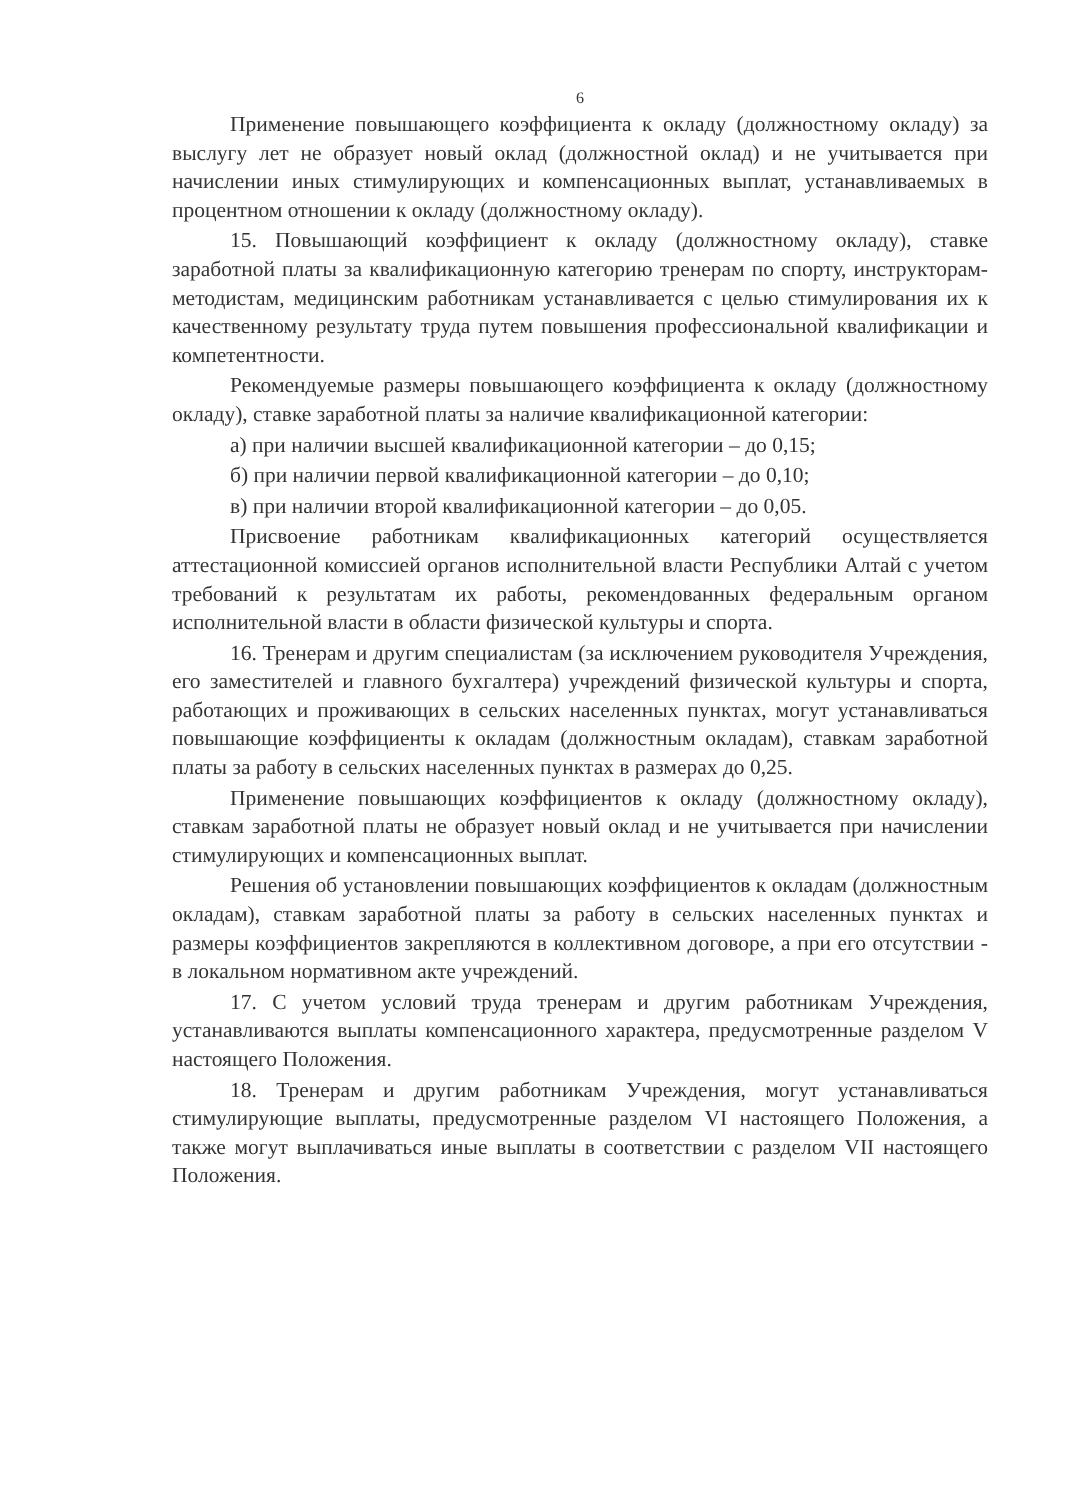6
Применение повышающего коэффициента к окладу (должностному окладу) за выслугу лет не образует новый оклад (должностной оклад) и не учитывается при начислении иных стимулирующих и компенсационных выплат, устанавливаемых в процентном отношении к окладу (должностному окладу).
15. Повышающий коэффициент к окладу (должностному окладу), ставке заработной платы за квалификационную категорию тренерам по спорту, инструкторам-методистам, медицинским работникам устанавливается с целью стимулирования их к качественному результату труда путем повышения профессиональной квалификации и компетентности.
Рекомендуемые размеры повышающего коэффициента к окладу (должностному окладу), ставке заработной платы за наличие квалификационной категории:
а) при наличии высшей квалификационной категории – до 0,15;
б) при наличии первой квалификационной категории – до 0,10;
в) при наличии второй квалификационной категории – до 0,05.
Присвоение работникам квалификационных категорий осуществляется аттестационной комиссией органов исполнительной власти Республики Алтай с учетом требований к результатам их работы, рекомендованных федеральным органом исполнительной власти в области физической культуры и спорта.
16. Тренерам и другим специалистам (за исключением руководителя Учреждения, его заместителей и главного бухгалтера) учреждений физической культуры и спорта, работающих и проживающих в сельских населенных пунктах, могут устанавливаться повышающие коэффициенты к окладам (должностным окладам), ставкам заработной платы за работу в сельских населенных пунктах в размерах до 0,25.
Применение повышающих коэффициентов к окладу (должностному окладу), ставкам заработной платы не образует новый оклад и не учитывается при начислении стимулирующих и компенсационных выплат.
Решения об установлении повышающих коэффициентов к окладам (должностным окладам), ставкам заработной платы за работу в сельских населенных пунктах и размеры коэффициентов закрепляются в коллективном договоре, а при его отсутствии - в локальном нормативном акте учреждений.
17. С учетом условий труда тренерам и другим работникам Учреждения, устанавливаются выплаты компенсационного характера, предусмотренные разделом V настоящего Положения.
18. Тренерам и другим работникам Учреждения, могут устанавливаться стимулирующие выплаты, предусмотренные разделом VI настоящего Положения, а также могут выплачиваться иные выплаты в соответствии с разделом VII настоящего Положения.